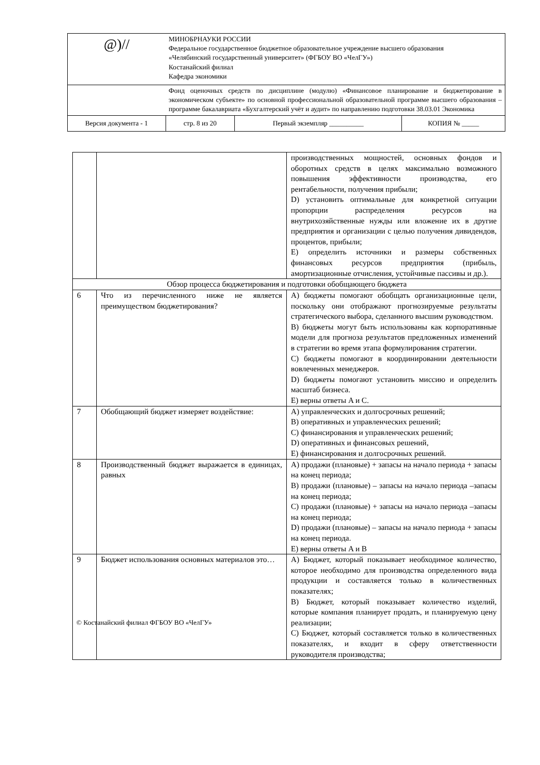| @)// | МИНОБРНАУКИ РОССИИ Федеральное государственное бюджетное образовательное учреждение высшего образования «Челябинский государственный университет» (ФГБОУ ВО «ЧелГУ») Костанайский филиал Кафедра экономики | | |
| | Фонд оценочных средств по дисциплине (модулю) «Финансовое планирование и бюджетирование в экономическом субъекте» по основной профессиональной образовательной программе высшего образования – программе бакалавриата «Бухгалтерский учёт и аудит» по направлению подготовки 38.03.01 Экономика | | |
| Версия документа - 1 | стр. 8 из 20 | Первый экземпляр __________ | КОПИЯ № _____ |
| | | производственных мощностей, основных фондов и оборотных средств в целях максимально возможного повышения эффективности производства, его рентабельности, получения прибыли; D) установить оптимальные для конкретной ситуации пропорции распределения ресурсов на внутрихозяйственные нужды или вложение их в другие предприятия и организации с целью получения дивидендов, процентов, прибыли; E) определить источники и размеры собственных финансовых ресурсов предприятия (прибыль, амортизационные отчисления, устойчивые пассивы и др.). |
| Обзор процесса бюджетирования и подготовки обобщающего бюджета | | |
| 6 | Что из перечисленного ниже не является преимуществом бюджетирования? | A) бюджеты помогают обобщать организационные цели, поскольку они отображают прогнозируемые результаты стратегического выбора, сделанного высшим руководством. B) бюджеты могут быть использованы как корпоративные модели для прогноза результатов предложенных изменений в стратегии во время этапа формулирования стратегии. C) бюджеты помогают в координировании деятельности вовлеченных менеджеров. D) бюджеты помогают установить миссию и определить масштаб бизнеса. E) верны ответы A и C. |
| 7 | Обобщающий бюджет измеряет воздействие: | A) управленческих и долгосрочных решений; B) оперативных и управленческих решений; C) финансирования и управленческих решений; D) оперативных и финансовых решений, E) финансирования и долгосрочных решений. |
| 8 | Производственный бюджет выражается в единицах, равных | A) продажи (плановые) + запасы на начало периода + запасы на конец периода; B) продажи (плановые) – запасы на начало периода –запасы на конец периода; C) продажи (плановые) + запасы на начало периода –запасы на конец периода; D) продажи (плановые) – запасы на начало периода + запасы на конец периода. E) верны ответы A и B |
| 9 | Бюджет использования основных материалов это… | A) Бюджет, который показывает необходимое количество, которое необходимо для производства определенного вида продукции и составляется только в количественных показателях; B) Бюджет, который показывает количество изделий, которые компания планирует продать, и планируемую цену реализации; C) Бюджет, который составляется только в количественных показателях, и входит в сферу ответственности руководителя производства; |
© Костанайский филиал ФГБОУ ВО «ЧелГУ»